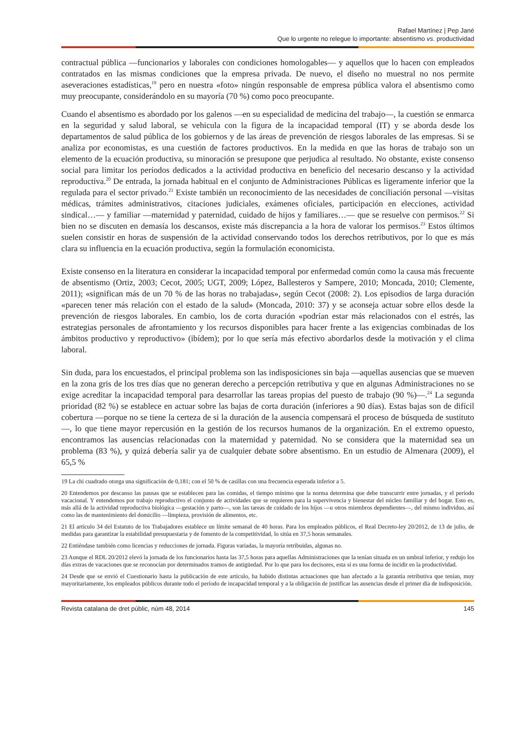Rafael Martínez | Pep Jané
Que lo urgente no relegue lo importante: absentismo vs. productividad
contractual pública —funcionarios y laborales con condiciones homologables— y aquellos que lo hacen con empleados contratados en las mismas condiciones que la empresa privada. De nuevo, el diseño no muestral no nos permite aseveraciones estadísticas,<sup>19</sup> pero en nuestra «foto» ningún responsable de empresa pública valora el absentismo como muy preocupante, considerándolo en su mayoría (70 %) como poco preocupante.
Cuando el absentismo es abordado por los galenos —en su especialidad de medicina del trabajo—, la cuestión se enmarca en la seguridad y salud laboral, se vehicula con la figura de la incapacidad temporal (IT) y se aborda desde los departamentos de salud pública de los gobiernos y de las áreas de prevención de riesgos laborales de las empresas. Si se analiza por economistas, es una cuestión de factores productivos. En la medida en que las horas de trabajo son un elemento de la ecuación productiva, su minoración se presupone que perjudica al resultado. No obstante, existe consenso social para limitar los períodos dedicados a la actividad productiva en beneficio del necesario descanso y la actividad reproductiva.<sup>20</sup> De entrada, la jornada habitual en el conjunto de Administraciones Públicas es ligeramente inferior que la regulada para el sector privado.<sup>21</sup> Existe también un reconocimiento de las necesidades de conciliación personal —visitas médicas, trámites administrativos, citaciones judiciales, exámenes oficiales, participación en elecciones, actividad sindical…— y familiar —maternidad y paternidad, cuidado de hijos y familiares…— que se resuelve con permisos.<sup>22</sup> Si bien no se discuten en demasía los descansos, existe más discrepancia a la hora de valorar los permisos.<sup>23</sup> Estos últimos suelen consistir en horas de suspensión de la actividad conservando todos los derechos retributivos, por lo que es más clara su influencia en la ecuación productiva, según la formulación economicista.
Existe consenso en la literatura en considerar la incapacidad temporal por enfermedad común como la causa más frecuente de absentismo (Ortiz, 2003; Cecot, 2005; UGT, 2009; López, Ballesteros y Sampere, 2010; Moncada, 2010; Clemente, 2011); «significan más de un 70 % de las horas no trabajadas», según Cecot (2008: 2). Los episodios de larga duración «parecen tener más relación con el estado de la salud» (Moncada, 2010: 37) y se aconseja actuar sobre ellos desde la prevención de riesgos laborales. En cambio, los de corta duración «podrían estar más relacionados con el estrés, las estrategias personales de afrontamiento y los recursos disponibles para hacer frente a las exigencias combinadas de los ámbitos productivo y reproductivo» (ibídem); por lo que sería más efectivo abordarlos desde la motivación y el clima laboral.
Sin duda, para los encuestados, el principal problema son las indisposiciones sin baja —aquellas ausencias que se mueven en la zona gris de los tres días que no generan derecho a percepción retributiva y que en algunas Administraciones no se exige acreditar la incapacidad temporal para desarrollar las tareas propias del puesto de trabajo (90 %)—.<sup>24</sup> La segunda prioridad (82 %) se establece en actuar sobre las bajas de corta duración (inferiores a 90 días). Estas bajas son de difícil cobertura —porque no se tiene la certeza de si la duración de la ausencia compensará el proceso de búsqueda de sustituto—, lo que tiene mayor repercusión en la gestión de los recursos humanos de la organización. En el extremo opuesto, encontramos las ausencias relacionadas con la maternidad y paternidad. No se considera que la maternidad sea un problema (83 %), y quizá debería salir ya de cualquier debate sobre absentismo. En un estudio de Almenara (2009), el 65,5 %
19 La chi cuadrado otorga una significación de 0,181; con el 50 % de casillas con una frecuencia esperada inferior a 5.
20 Entendemos por descanso las pausas que se establecen para las comidas, el tiempo mínimo que la norma determina que debe transcurrir entre jornadas, y el período vacacional. Y entendemos por trabajo reproductivo el conjunto de actividades que se requieren para la supervivencia y bienestar del núcleo familiar y del hogar. Esto es, más allá de la actividad reproductiva biológica —gestación y parto—, son las tareas de cuidado de los hijos —u otros miembros dependientes—, del mismo individuo, así como las de mantenimiento del domicilio —limpieza, provisión de alimentos, etc.
21 El artículo 34 del Estatuto de los Trabajadores establece un límite semanal de 40 horas. Para los empleados públicos, el Real Decreto-ley 20/2012, de 13 de julio, de medidas para garantizar la estabilidad presupuestaria y de fomento de la competitividad, lo sitúa en 37,5 horas semanales.
22 Entiéndase también como licencias y reducciones de jornada. Figuras variadas, la mayoría retribuidas, algunas no.
23 Aunque el RDL 20/2012 elevó la jornada de los funcionarios hasta las 37,5 horas para aquellas Administraciones que la tenían situada en un umbral inferior, y redujo los días extras de vacaciones que se reconocían por determinados tramos de antigüedad. Por lo que para los decisores, esta sí es una forma de incidir en la productividad.
24 Desde que se envió el Cuestionario hasta la publicación de este artículo, ha habido distintas actuaciones que han afectado a la garantía retributiva que tenían, muy mayoritariamente, los empleados públicos durante todo el período de incapacidad temporal y a la obligación de justificar las ausencias desde el primer día de indisposición.
Revista catalana de dret públic, núm 48, 2014 145